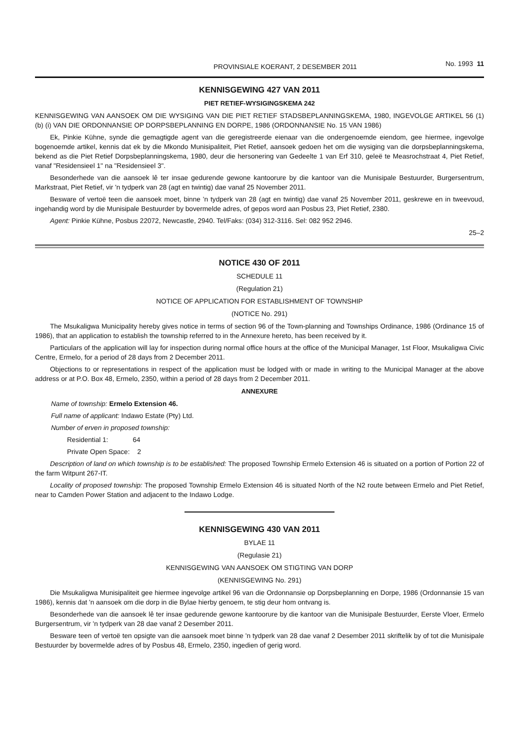PROVINSIALE KOERANT, 2 DESEMBER 2011 No. 1993 11
KENNISGEWING 427 VAN 2011
PIET RETIEF-WYSIGINGSKEMA 242
KENNISGEWING VAN AANSOEK OM DIE WYSIGING VAN DIE PIET RETIEF STADSBEPLANNINGSKEMA, 1980, INGEVOLGE ARTIKEL 56 (1) (b) (i) VAN DIE ORDONNANSIE OP DORPSBEPLANNING EN DORPE, 1986 (ORDONNANSIE No. 15 VAN 1986)
Ek, Pinkie Kühne, synde die gemagtigde agent van die geregistreerde eienaar van die ondergenoemde eiendom, gee hiermee, ingevolge bogenoemde artikel, kennis dat ek by die Mkondo Munisipaliteit, Piet Retief, aansoek gedoen het om die wysiging van die dorpsbeplanningskema, bekend as die Piet Retief Dorpsbeplanningskema, 1980, deur die hersonering van Gedeelte 1 van Erf 310, geleë te Measrochstraat 4, Piet Retief, vanaf "Residensieel 1" na "Residensieel 3".
Besonderhede van die aansoek lê ter insae gedurende gewone kantoorure by die kantoor van die Munisipale Bestuurder, Burgersentrum, Markstraat, Piet Retief, vir 'n tydperk van 28 (agt en twintig) dae vanaf 25 November 2011.
Besware of vertoë teen die aansoek moet, binne 'n tydperk van 28 (agt en twintig) dae vanaf 25 November 2011, geskrewe en in tweevoud, ingehandig word by die Munisipale Bestuurder by bovermelde adres, of gepos word aan Posbus 23, Piet Retief, 2380.
Agent: Pinkie Kühne, Posbus 22072, Newcastle, 2940. Tel/Faks: (034) 312-3116. Sel: 082 952 2946.
25–2
NOTICE 430 OF 2011
SCHEDULE 11
(Regulation 21)
NOTICE OF APPLICATION FOR ESTABLISHMENT OF TOWNSHIP
(NOTICE No. 291)
The Msukaligwa Municipality hereby gives notice in terms of section 96 of the Town-planning and Townships Ordinance, 1986 (Ordinance 15 of 1986), that an application to establish the township referred to in the Annexure hereto, has been received by it.
Particulars of the application will lay for inspection during normal office hours at the office of the Municipal Manager, 1st Floor, Msukaligwa Civic Centre, Ermelo, for a period of 28 days from 2 December 2011.
Objections to or representations in respect of the application must be lodged with or made in writing to the Municipal Manager at the above address or at P.O. Box 48, Ermelo, 2350, within a period of 28 days from 2 December 2011.
ANNEXURE
Name of township: Ermelo Extension 46.
Full name of applicant: Indawo Estate (Pty) Ltd.
Number of erven in proposed township:
Residential 1: 64
Private Open Space: 2
Description of land on which township is to be established: The proposed Township Ermelo Extension 46 is situated on a portion of Portion 22 of the farm Witpunt 267-IT.
Locality of proposed township: The proposed Township Ermelo Extension 46 is situated North of the N2 route between Ermelo and Piet Retief, near to Camden Power Station and adjacent to the Indawo Lodge.
KENNISGEWING 430 VAN 2011
BYLAE 11
(Regulasie 21)
KENNISGEWING VAN AANSOEK OM STIGTING VAN DORP
(KENNISGEWING No. 291)
Die Msukaligwa Munisipaliteit gee hiermee ingevolge artikel 96 van die Ordonnansie op Dorpsbeplanning en Dorpe, 1986 (Ordonnansie 15 van 1986), kennis dat 'n aansoek om die dorp in die Bylae hierby genoem, te stig deur hom ontvang is.
Besonderhede van die aansoek lê ter insae gedurende gewone kantoorure by die kantoor van die Munisipale Bestuurder, Eerste Vloer, Ermelo Burgersentrum, vir 'n tydperk van 28 dae vanaf 2 Desember 2011.
Besware teen of vertoë ten opsigte van die aansoek moet binne 'n tydperk van 28 dae vanaf 2 Desember 2011 skriftelik by of tot die Munisipale Bestuurder by bovermelde adres of by Posbus 48, Ermelo, 2350, ingedien of gerig word.